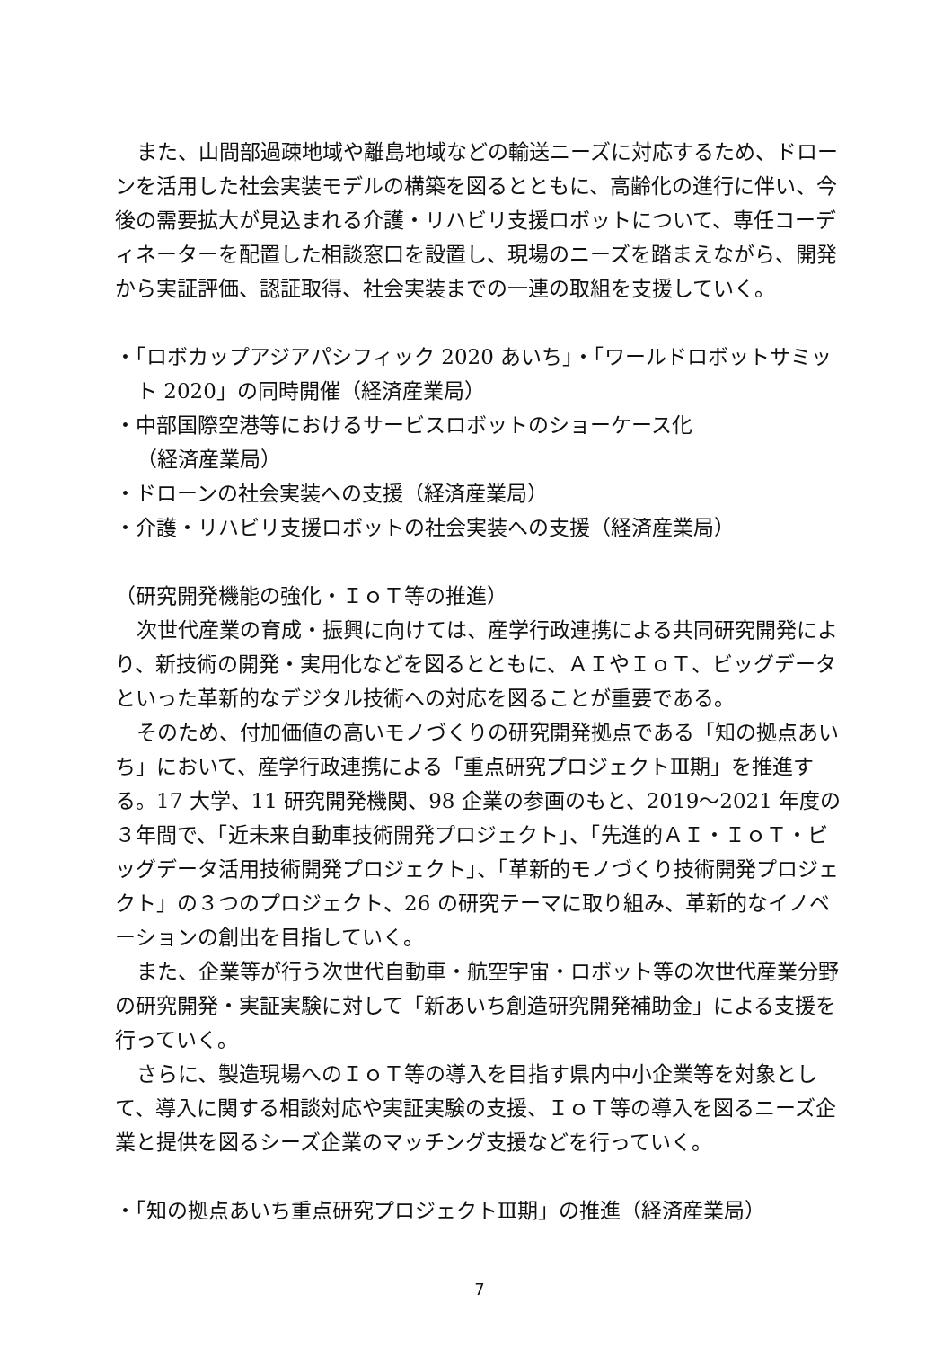また、山間部過疎地域や離島地域などの輸送ニーズに対応するため、ドローンを活用した社会実装モデルの構築を図るとともに、高齢化の進行に伴い、今後の需要拡大が見込まれる介護・リハビリ支援ロボットについて、専任コーディネーターを配置した相談窓口を設置し、現場のニーズを踏まえながら、開発から実証評価、認証取得、社会実装までの一連の取組を支援していく。
・「ロボカップアジアパシフィック 2020 あいち」・「ワールドロボットサミット 2020」の同時開催（経済産業局）
・中部国際空港等におけるサービスロボットのショーケース化
（経済産業局）
・ドローンの社会実装への支援（経済産業局）
・介護・リハビリ支援ロボットの社会実装への支援（経済産業局）
（研究開発機能の強化・ＩｏＴ等の推進）
次世代産業の育成・振興に向けては、産学行政連携による共同研究開発により、新技術の開発・実用化などを図るとともに、ＡＩやＩｏＴ、ビッグデータといった革新的なデジタル技術への対応を図ることが重要である。
そのため、付加価値の高いモノづくりの研究開発拠点である「知の拠点あいち」において、産学行政連携による「重点研究プロジェクトⅢ期」を推進する。17 大学、11 研究開発機関、98 企業の参画のもと、2019～2021 年度の３年間で、「近未来自動車技術開発プロジェクト」、「先進的ＡＩ・ＩｏＴ・ビッグデータ活用技術開発プロジェクト」、「革新的モノづくり技術開発プロジェクト」の３つのプロジェクト、26 の研究テーマに取り組み、革新的なイノベーションの創出を目指していく。
また、企業等が行う次世代自動車・航空宇宙・ロボット等の次世代産業分野の研究開発・実証実験に対して「新あいち創造研究開発補助金」による支援を行っていく。
さらに、製造現場へのＩｏＴ等の導入を目指す県内中小企業等を対象として、導入に関する相談対応や実証実験の支援、ＩｏＴ等の導入を図るニーズ企業と提供を図るシーズ企業のマッチング支援などを行っていく。
・「知の拠点あいち重点研究プロジェクトⅢ期」の推進（経済産業局）
7